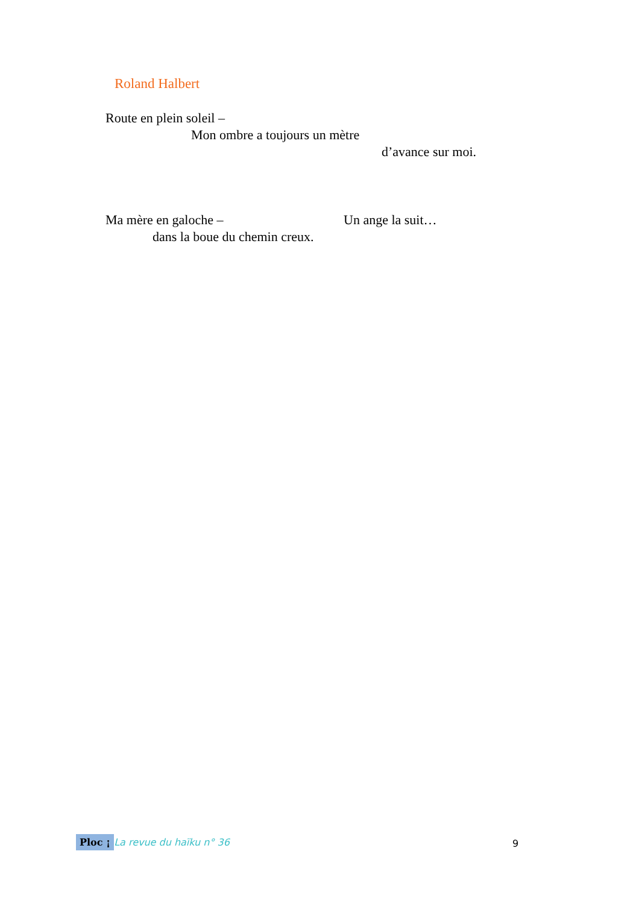Roland Halbert
Route en plein soleil –
Mon ombre a toujours un mètre
d’avance sur moi.
Ma mère en galoche – Un ange la suit…
dans la boue du chemin creux.
Ploc ¡ La revue du haïku n° 36 9